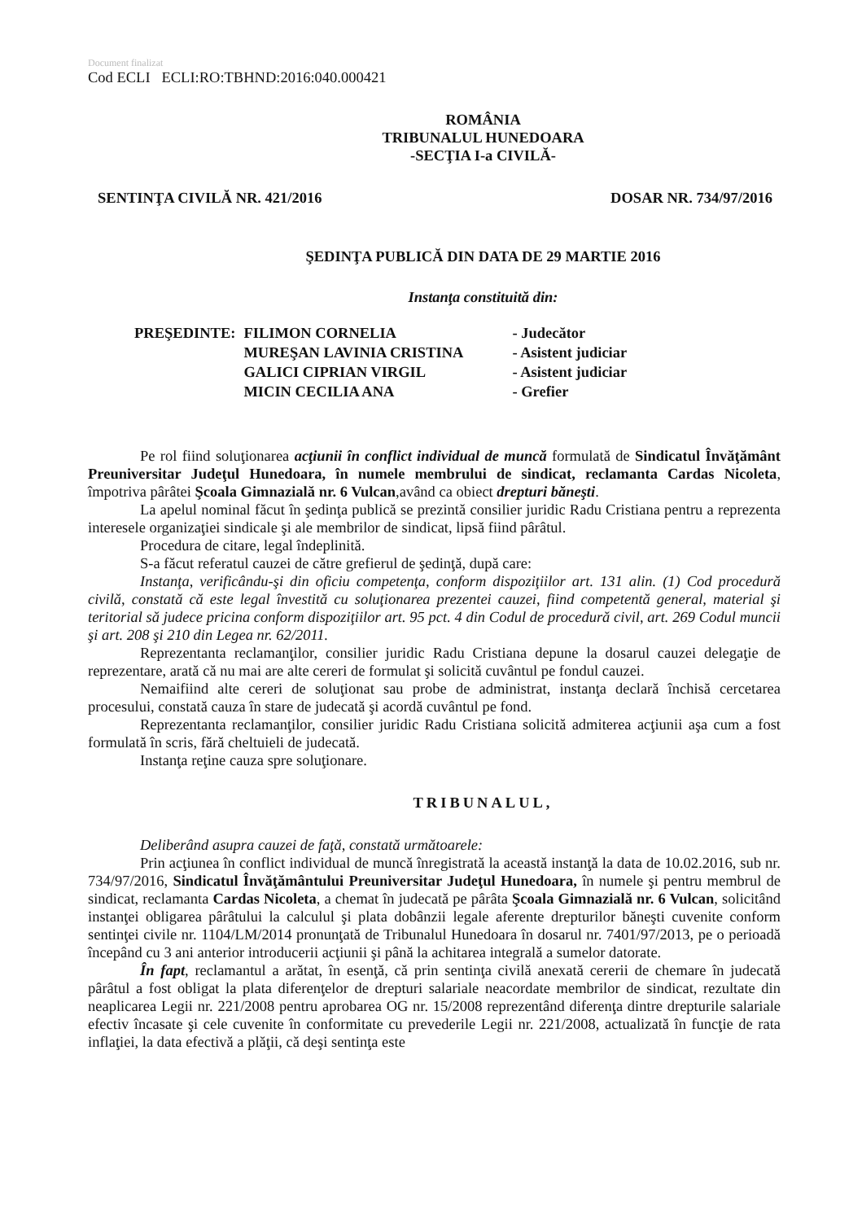Document finalizat
Cod ECLI ECLI:RO:TBHND:2016:040.000421
ROMÂNIA
TRIBUNALUL HUNEDOARA
-SECŢIA I-a CIVILĂ-
SENTINŢA CIVILĂ NR. 421/2016 DOSAR NR. 734/97/2016
ŞEDINŢA PUBLICĂ DIN DATA DE 29 MARTIE 2016
Instanţa constituită din:
| PREŞEDINTE: | FILIMON CORNELIA | - Judecător |
| | MUREŞAN LAVINIA CRISTINA | - Asistent judiciar |
| | GALICI CIPRIAN VIRGIL | - Asistent judiciar |
| | MICIN CECILIA ANA | - Grefier |
Pe rol fiind soluţionarea acţiunii în conflict individual de muncă formulată de Sindicatul Învăţământ Preuniversitar Judeţul Hunedoara, în numele membrului de sindicat, reclamanta Cardas Nicoleta, împotriva pârâtei Şcoala Gimnazială nr. 6 Vulcan,având ca obiect drepturi băneşti.
La apelul nominal făcut în şedinţa publică se prezintă consilier juridic Radu Cristiana pentru a reprezenta interesele organizaţiei sindicale şi ale membrilor de sindicat, lipsă fiind pârâtul.
Procedura de citare, legal îndeplinită.
S-a făcut referatul cauzei de către grefierul de şedinţă, după care:
Instanţa, verificându-şi din oficiu competenţa, conform dispoziţiilor art. 131 alin. (1) Cod procedură civilă, constată că este legal învestită cu soluţionarea prezentei cauzei, fiind competentă general, material şi teritorial să judece pricina conform dispoziţiilor art. 95 pct. 4 din Codul de procedură civil, art. 269 Codul muncii şi art. 208 şi 210 din Legea nr. 62/2011.
Reprezentanta reclamanţilor, consilier juridic Radu Cristiana depune la dosarul cauzei delegaţie de reprezentare, arată că nu mai are alte cereri de formulat şi solicită cuvântul pe fondul cauzei.
Nemaifiind alte cereri de soluţionat sau probe de administrat, instanţa declară închisă cercetarea procesului, constată cauza în stare de judecată şi acordă cuvântul pe fond.
Reprezentanta reclamanţilor, consilier juridic Radu Cristiana solicită admiterea acţiunii aşa cum a fost formulată în scris, fără cheltuieli de judecată.
Instanţa reţine cauza spre soluţionare.
TRIBUNALUL,
Deliberând asupra cauzei de faţă, constată următoarele:
Prin acţiunea în conflict individual de muncă înregistrată la această instanţă la data de 10.02.2016, sub nr. 734/97/2016, Sindicatul Învăţământului Preuniversitar Judeţul Hunedoara, în numele şi pentru membrul de sindicat, reclamanta Cardas Nicoleta, a chemat în judecată pe pârâta Şcoala Gimnazială nr. 6 Vulcan, solicitând instanţei obligarea pârâtului la calculul şi plata dobânzii legale aferente drepturilor băneşti cuvenite conform sentinţei civile nr. 1104/LM/2014 pronunţată de Tribunalul Hunedoara în dosarul nr. 7401/97/2013, pe o perioadă începând cu 3 ani anterior introducerii acţiunii şi până la achitarea integrală a sumelor datorate.
În fapt, reclamantul a arătat, în esenţă, că prin sentinţa civilă anexată cererii de chemare în judecată pârâtul a fost obligat la plata diferenţelor de drepturi salariale neacordate membrilor de sindicat, rezultate din neaplicarea Legii nr. 221/2008 pentru aprobarea OG nr. 15/2008 reprezentând diferenţa dintre drepturile salariale efectiv încasate şi cele cuvenite în conformitate cu prevederile Legii nr. 221/2008, actualizată în funcţie de rata inflaţiei, la data efectivă a plăţii, că deşi sentinţa este